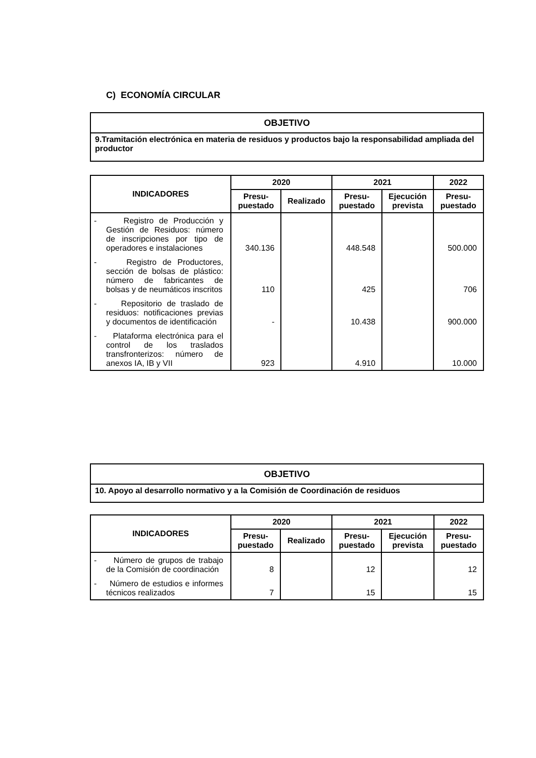C) ECONOMÍA CIRCULAR
| OBJETIVO |
| 9.Tramitación electrónica en materia de residuos y productos bajo la responsabilidad ampliada del productor |
| INDICADORES | 2020 | | 2021 | | 2022 |
| --- | --- | --- | --- | --- | --- |
| | Presu- puestado | Realizado | Presu- puestado | Ejecución prevista | Presu- puestado |
| - Registro de Producción y Gestión de Residuos: número de inscripciones por tipo de operadores e instalaciones | 340.136 | | 448.548 | | 500.000 |
| - Registro de Productores, sección de bolsas de plástico: número de fabricantes de bolsas y de neumáticos inscritos | 110 | | 425 | | 706 |
| - Repositorio de traslado de residuos: notificaciones previas y documentos de identificación | - | | 10.438 | | 900.000 |
| - Plataforma electrónica para el control de los traslados transfronterizos: número de anexos IA, IB y VII | 923 | | 4.910 | | 10.000 |
| OBJETIVO |
| 10. Apoyo al desarrollo normativo y a la Comisión de Coordinación de residuos |
| INDICADORES | 2020 | | 2021 | | 2022 |
| --- | --- | --- | --- | --- | --- |
| | Presu- puestado | Realizado | Presu- puestado | Ejecución prevista | Presu- puestado |
| - Número de grupos de trabajo de la Comisión de coordinación | 8 | | 12 | | 12 |
| - Número de estudios e informes técnicos realizados | 7 | | 15 | | 15 |